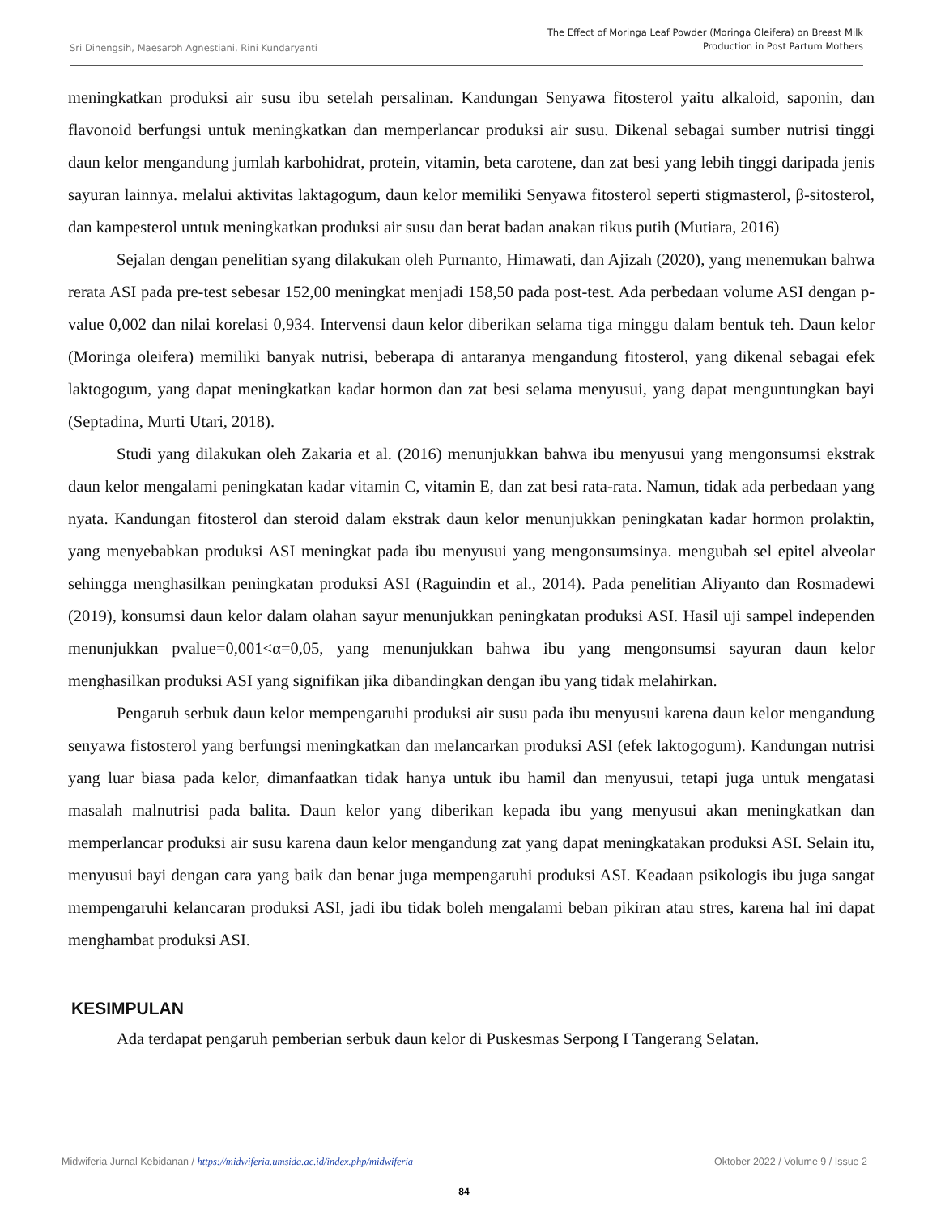Sri Dinengsih, Maesaroh Agnestiani, Rini Kundaryanti
The Effect of Moringa Leaf Powder (Moringa Oleifera) on Breast Milk
Production in Post Partum Mothers
meningkatkan produksi air susu ibu setelah persalinan. Kandungan Senyawa fitosterol yaitu alkaloid, saponin, dan flavonoid berfungsi untuk meningkatkan dan memperlancar produksi air susu. Dikenal sebagai sumber nutrisi tinggi daun kelor mengandung jumlah karbohidrat, protein, vitamin, beta carotene, dan zat besi yang lebih tinggi daripada jenis sayuran lainnya. melalui aktivitas laktagogum, daun kelor memiliki Senyawa fitosterol seperti stigmasterol, β-sitosterol, dan kampesterol untuk meningkatkan produksi air susu dan berat badan anakan tikus putih (Mutiara, 2016)
Sejalan dengan penelitian syang dilakukan oleh Purnanto, Himawati, dan Ajizah (2020), yang menemukan bahwa rerata ASI pada pre-test sebesar 152,00 meningkat menjadi 158,50 pada post-test. Ada perbedaan volume ASI dengan p-value 0,002 dan nilai korelasi 0,934. Intervensi daun kelor diberikan selama tiga minggu dalam bentuk teh. Daun kelor (Moringa oleifera) memiliki banyak nutrisi, beberapa di antaranya mengandung fitosterol, yang dikenal sebagai efek laktogogum, yang dapat meningkatkan kadar hormon dan zat besi selama menyusui, yang dapat menguntungkan bayi (Septadina, Murti Utari, 2018).
Studi yang dilakukan oleh Zakaria et al. (2016) menunjukkan bahwa ibu menyusui yang mengonsumsi ekstrak daun kelor mengalami peningkatan kadar vitamin C, vitamin E, dan zat besi rata-rata. Namun, tidak ada perbedaan yang nyata. Kandungan fitosterol dan steroid dalam ekstrak daun kelor menunjukkan peningkatan kadar hormon prolaktin, yang menyebabkan produksi ASI meningkat pada ibu menyusui yang mengonsumsinya. mengubah sel epitel alveolar sehingga menghasilkan peningkatan produksi ASI (Raguindin et al., 2014). Pada penelitian Aliyanto dan Rosmadewi (2019), konsumsi daun kelor dalam olahan sayur menunjukkan peningkatan produksi ASI. Hasil uji sampel independen menunjukkan pvalue=0,001<α=0,05, yang menunjukkan bahwa ibu yang mengonsumsi sayuran daun kelor menghasilkan produksi ASI yang signifikan jika dibandingkan dengan ibu yang tidak melahirkan.
Pengaruh serbuk daun kelor mempengaruhi produksi air susu pada ibu menyusui karena daun kelor mengandung senyawa fistosterol yang berfungsi meningkatkan dan melancarkan produksi ASI (efek laktogogum). Kandungan nutrisi yang luar biasa pada kelor, dimanfaatkan tidak hanya untuk ibu hamil dan menyusui, tetapi juga untuk mengatasi masalah malnutrisi pada balita. Daun kelor yang diberikan kepada ibu yang menyusui akan meningkatkan dan memperlancar produksi air susu karena daun kelor mengandung zat yang dapat meningkatakan produksi ASI. Selain itu, menyusui bayi dengan cara yang baik dan benar juga mempengaruhi produksi ASI. Keadaan psikologis ibu juga sangat mempengaruhi kelancaran produksi ASI, jadi ibu tidak boleh mengalami beban pikiran atau stres, karena hal ini dapat menghambat produksi ASI.
KESIMPULAN
Ada terdapat pengaruh pemberian serbuk daun kelor di Puskesmas Serpong I Tangerang Selatan.
Midwiferia Jurnal Kebidanan / https://midwiferia.umsida.ac.id/index.php/midwiferia
Oktober 2022 / Volume 9 / Issue 2
84